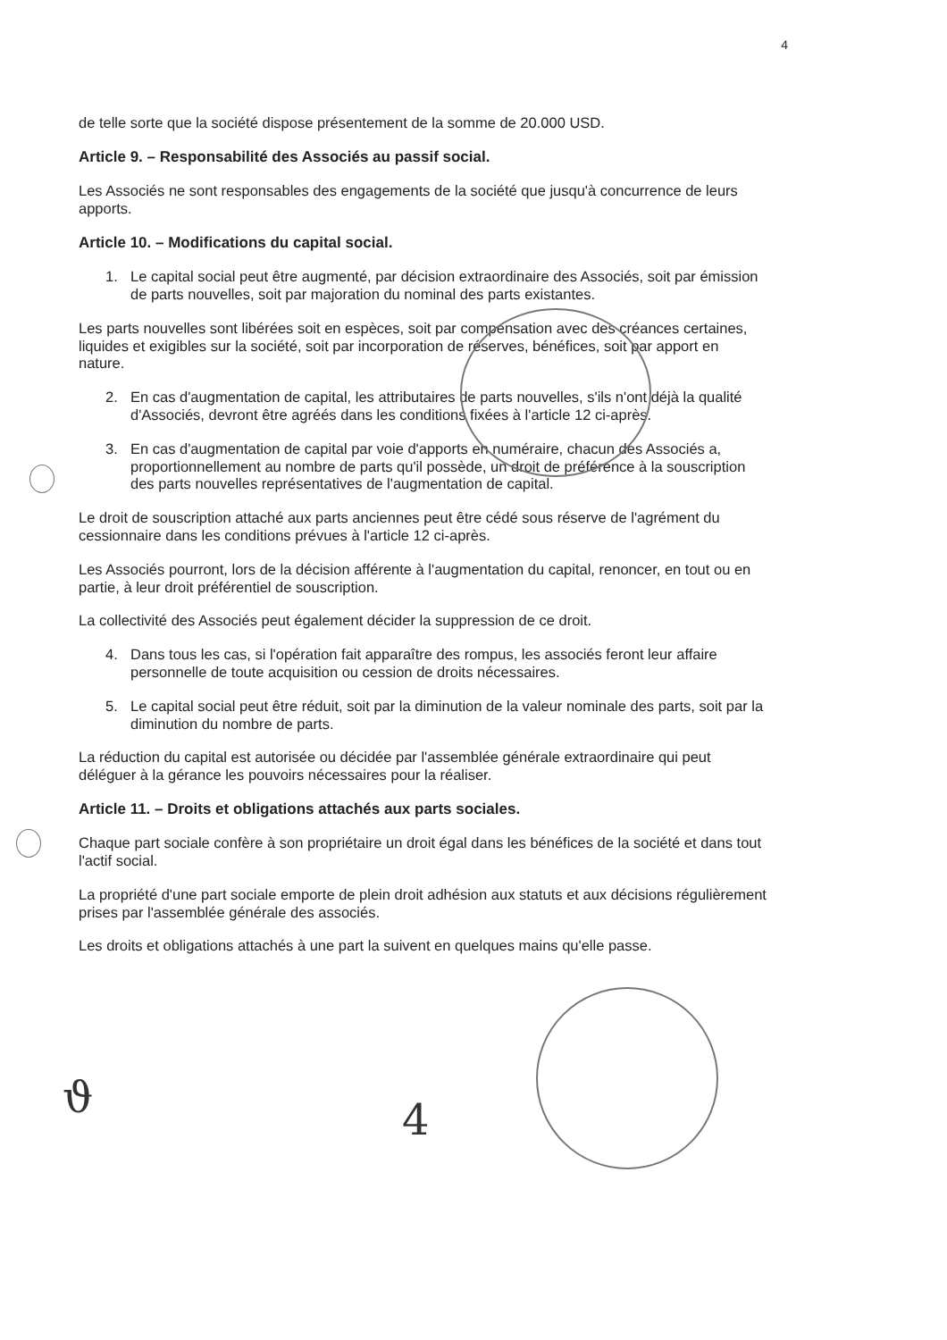4
de telle sorte que la société dispose présentement de la somme de 20.000 USD.
Article 9. – Responsabilité des Associés au passif social.
Les Associés ne sont responsables des engagements de la société que jusqu'à concurrence de leurs apports.
Article 10. – Modifications du capital social.
1. Le capital social peut être augmenté, par décision extraordinaire des Associés, soit par émission de parts nouvelles, soit par majoration du nominal des parts existantes.
Les parts nouvelles sont libérées soit en espèces, soit par compensation avec des créances certaines, liquides et exigibles sur la société, soit par incorporation de réserves, bénéfices, soit par apport en nature.
2. En cas d'augmentation de capital, les attributaires de parts nouvelles, s'ils n'ont déjà la qualité d'Associés, devront être agréés dans les conditions fixées à l'article 12 ci-après.
3. En cas d'augmentation de capital par voie d'apports en numéraire, chacun des Associés a, proportionnellement au nombre de parts qu'il possède, un droit de préférence à la souscription des parts nouvelles représentatives de l'augmentation de capital.
Le droit de souscription attaché aux parts anciennes peut être cédé sous réserve de l'agrément du cessionnaire dans les conditions prévues à l'article 12 ci-après.
Les Associés pourront, lors de la décision afférente à l'augmentation du capital, renoncer, en tout ou en partie, à leur droit préférentiel de souscription.
La collectivité des Associés peut également décider la suppression de ce droit.
4. Dans tous les cas, si l'opération fait apparaître des rompus, les associés feront leur affaire personnelle de toute acquisition ou cession de droits nécessaires.
5. Le capital social peut être réduit, soit par la diminution de la valeur nominale des parts, soit par la diminution du nombre de parts.
La réduction du capital est autorisée ou décidée par l'assemblée générale extraordinaire qui peut déléguer à la gérance les pouvoirs nécessaires pour la réaliser.
Article 11. – Droits et obligations attachés aux parts sociales.
Chaque part sociale confère à son propriétaire un droit égal dans les bénéfices de la société et dans tout l'actif social.
La propriété d'une part sociale emporte de plein droit adhésion aux statuts et aux décisions régulièrement prises par l'assemblée générale des associés.
Les droits et obligations attachés à une part la suivent en quelques mains qu'elle passe.
ϑ 4